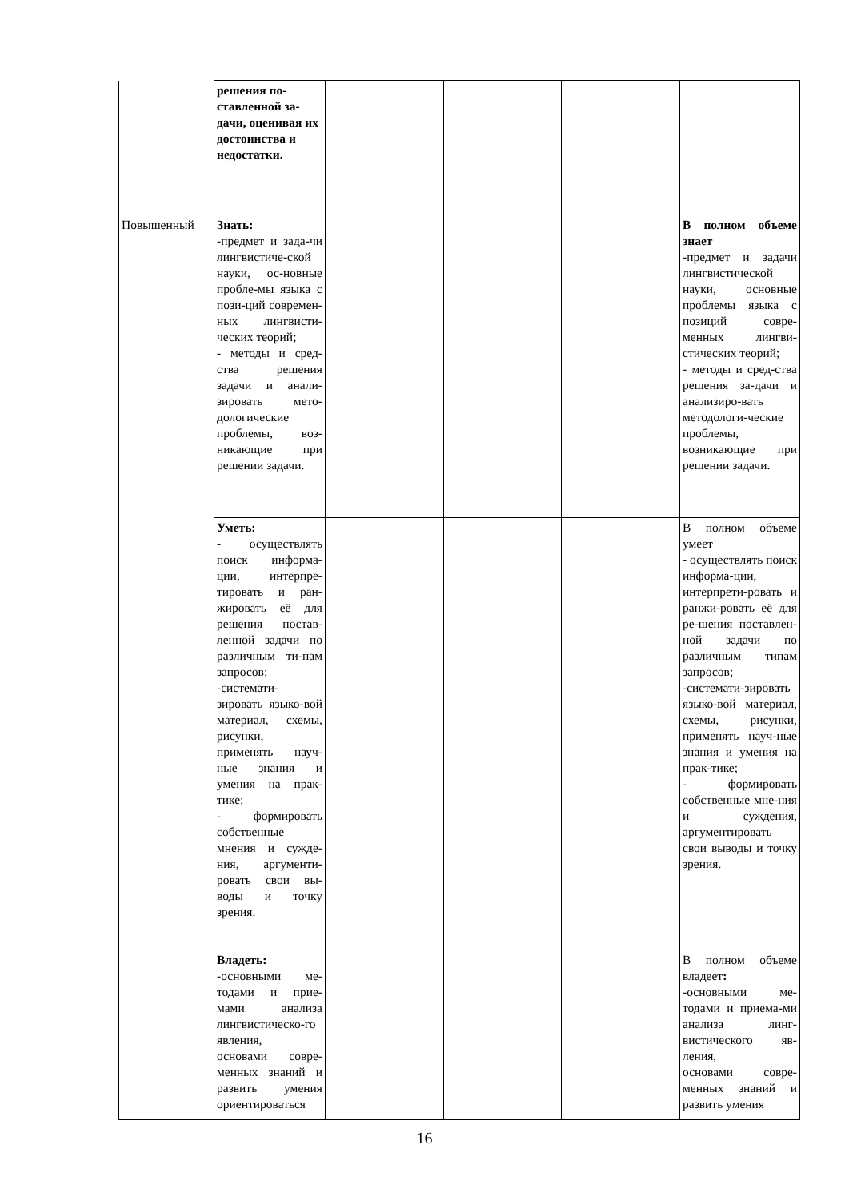| | решения по-ставленной за-дачи, оценивая их достоинства и недостатки. | | | | |
| Повышенный | Знать: -предмет и зада-чи лингвистиче-ской науки, ос-новные пробле-мы языка с пози-ций современ-ных лингвисти-ческих теорий; - методы и сред-ства решения задачи и анали-зировать мето-дологические проблемы, воз-никающие при решении задачи. | | | | В полном объеме знает -предмет и задачи лингвистической науки, основные проблемы языка с позиций совре-менных лингви-стических теорий; - методы и сред-ства решения за-дачи и анализиро-вать методологи-ческие проблемы, возникающие при решении задачи. |
| | Уметь: - осуществлять поиск информа-ции, интерпре-тировать и ран-жировать её для решения постав-ленной задачи по различным ти-пам запросов; -системати-зировать языко-вой материал, схемы, рисунки, применять науч-ные знания и умения на прак-тике; - формировать собственные мнения и сужде-ния, аргументи-ровать свои вы-воды и точку зрения. | | | | В полном объеме умеет - осуществлять поиск информа-ции, интерпрети-ровать и ранжи-ровать её для ре-шения поставлен-ной задачи по различным типам запросов; -системати-зировать языко-вой материал, схемы, рисунки, применять науч-ные знания и умения на прак-тике; - формировать собственные мне-ния и суждения, аргументировать свои выводы и точку зрения. |
| | Владеть: -основными ме-тодами и прие-мами анализа лингвистическо-го явления, основами совре-менных знаний и развить умения ориентироваться | | | | В полном объеме владеет : -основными ме-тодами и приема-ми анализа линг-вистического яв-ления, основами совре-менных знаний и развить умения |
16